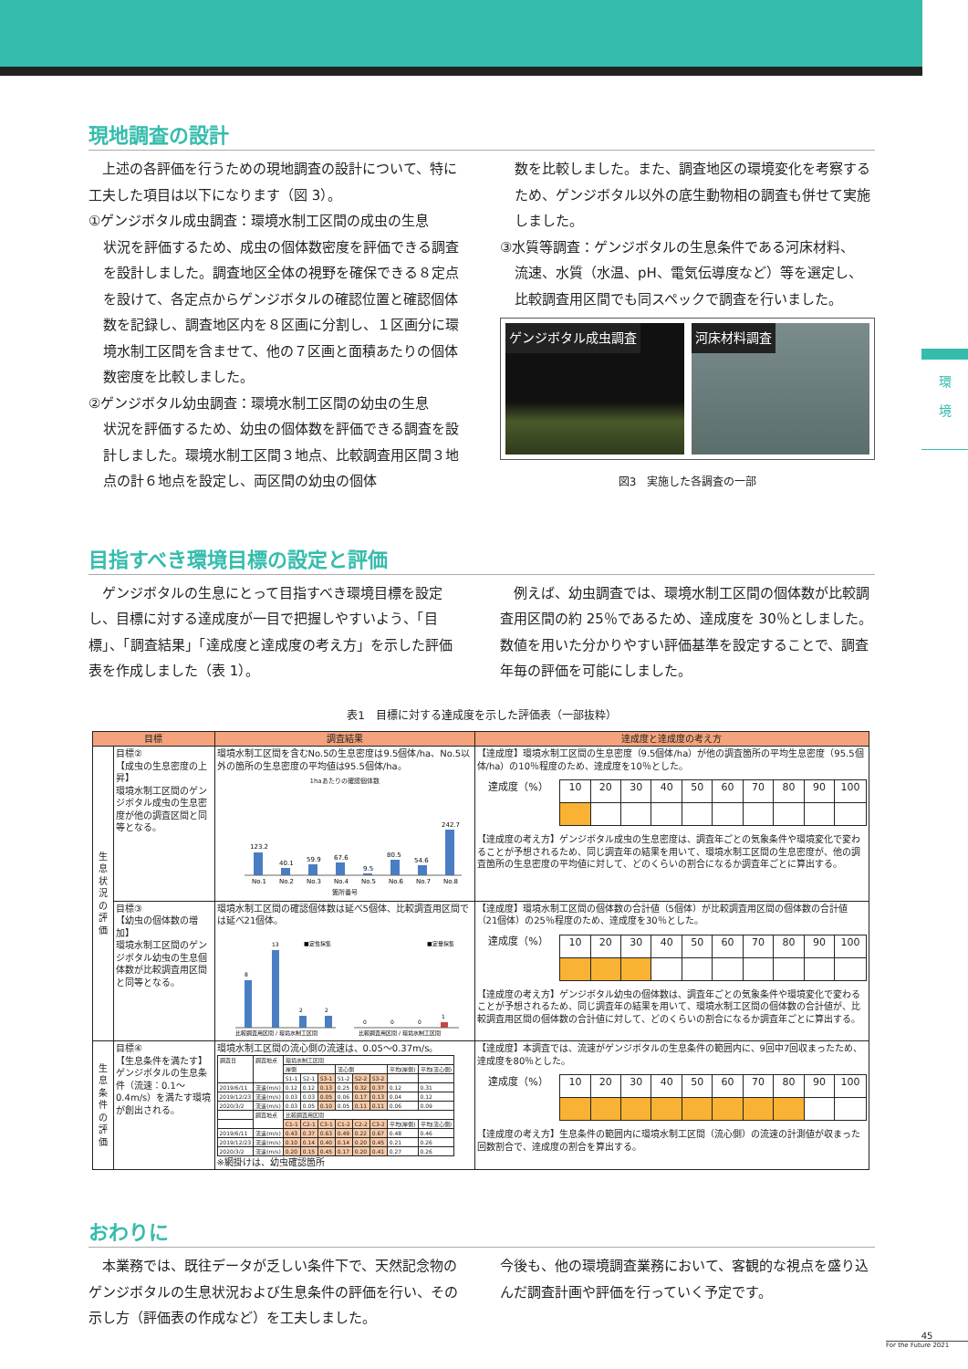環
境
現地調査の設計
　上述の各評価を行うための現地調査の設計について、特に工夫した項目は以下になります（図 3）。
①ゲンジボタル成虫調査：環境水制工区間の成虫の生息
状況を評価するため、成虫の個体数密度を評価できる調査を設計しました。調査地区全体の視野を確保できる８定点を設けて、各定点からゲンジボタルの確認位置と確認個体数を記録し、調査地区内を８区画に分割し、１区画分に環境水制工区間を含ませて、他の７区画と面積あたりの個体数密度を比較しました。
②ゲンジボタル幼虫調査：環境水制工区間の幼虫の生息
状況を評価するため、幼虫の個体数を評価できる調査を設計しました。環境水制工区間３地点、比較調査用区間３地点の計６地点を設定し、両区間の幼虫の個体
数を比較しました。また、調査地区の環境変化を考察するため、ゲンジボタル以外の底生動物相の調査も併せて実施しました。
③水質等調査：ゲンジボタルの生息条件である河床材料、
流速、水質（水温、pH、電気伝導度など）等を選定し、比較調査用区間でも同スペックで調査を行いました。
ゲンジボタル成虫調査
河床材料調査
図3　実施した各調査の一部
目指すべき環境目標の設定と評価
　ゲンジボタルの生息にとって目指すべき環境目標を設定し、目標に対する達成度が一目で把握しやすいよう、「目標」、「調査結果」「達成度と達成度の考え方」を示した評価表を作成しました（表 1）。
　例えば、幼虫調査では、環境水制工区間の個体数が比較調査用区間の約 25％であるため、達成度を 30％としました。数値を用いた分かりやすい評価基準を設定することで、調査年毎の評価を可能にしました。
表1　目標に対する達成度を示した評価表（一部抜粋）
| 目標 | | 調査結果 | 達成度と達成度の考え方 |
| --- | --- | --- | --- |
| 生 息 状 況 の 評 価 | 目標② 【成虫の生息密度の上昇】 環境水制工区間のゲンジボタル成虫の生息密度が他の調査区間と同等となる。 | 環境水制工区間を含むNo.5の生息密度は9.5個体/ha、No.5以外の箇所の生息密度の平均値は95.5個体/ha。 1haあたりの確認個体数 123.2 40.1 59.9 67.6 9.5 80.5 54.6 242.7 No.1 No.2 No.3 No.4 No.5 No.6 No.7 No.8 箇所番号 | 【達成度】環境水制工区間の生息密度（9.5個体/ha）が他の調査箇所の平均生息密度（95.5個体/ha）の10％程度のため、達成度を10％とした。 / 達成度（%） / 10 / 20 / 30 / 40 / 50 / 60 / 70 / 80 / 90 / 100 / 【達成度の考え方】ゲンジボタル成虫の生息密度は、調査年ごとの気象条件や環境変化で変わることが予想されるため、同じ調査年の結果を用いて、環境水制工区間の生息密度が、他の調査箇所の生息密度の平均値に対して、どのくらいの割合になるか調査年ごとに算出する。 |
| | 目標③ 【幼虫の個体数の増加】 環境水制工区間のゲンジボタル幼虫の生息個体数が比較調査用区間と同等となる。 | 環境水制工区間の確認個体数は延べ5個体、比較調査用区間では延べ21個体。 8 13 2 2 0 0 0 1 ■定性採集 ■定量採集 比較調査用区間 / 環境水制工区間 比較調査用区間 / 環境水制工区間 | 【達成度】環境水制工区間の個体数の合計値（5個体）が比較調査用区間の個体数の合計値（21個体）の25％程度のため、達成度を30％とした。 / 達成度（%） / 10 / 20 / 30 / 40 / 50 / 60 / 70 / 80 / 90 / 100 / 【達成度の考え方】ゲンジボタル幼虫の個体数は、調査年ごとの気象条件や環境変化で変わることが予想されるため、同じ調査年の結果を用いて、環境水制工区間の個体数の合計値が、比較調査用区間の個体数の合計値に対して、どのくらいの割合になるか調査年ごとに算出する。 |
| 生 息 条 件 の 評 価 | 目標④ 【生息条件を満たす】 ゲンジボタルの生息条件（流速：0.1～0.4m/s）を満たす環境が創出される。 | 環境水制工区間の流心側の流速は、0.05～0.37m/s。 / 調査日 / 調査地点 / 環境水制工区間 / / / / / / / / / / / 岸側 / / / 流心側 / / / 平均(岸側) / 平均(流心側) / / / / S1-1 / S2-1 / S3-1 / S1-2 / S2-2 / S3-2 / / / / 2019/6/11 / 流速(m/s) / 0.12 / 0.12 / 0.13 / 0.25 / 0.32 / 0.37 / 0.12 / 0.31 / / 2019/12/23 / 流速(m/s) / 0.03 / 0.03 / 0.05 / 0.06 / 0.17 / 0.13 / 0.04 / 0.12 / / 2020/3/2 / 流速(m/s) / 0.03 / 0.05 / 0.10 / 0.05 / 0.11 / 0.11 / 0.06 / 0.09 / / / 調査地点 / 比較調査用区間 / / / / / / / / / / / C1-1 / C2-1 / C3-1 / C1-2 / C2-2 / C3-2 / 平均(岸側) / 平均(流心側) / / 2019/6/11 / 流速(m/s) / 0.43 / 0.37 / 0.63 / 0.49 / 0.22 / 0.67 / 0.48 / 0.46 / / 2019/12/23 / 流速(m/s) / 0.10 / 0.14 / 0.40 / 0.14 / 0.20 / 0.45 / 0.21 / 0.26 / / 2020/3/2 / 流速(m/s) / 0.20 / 0.15 / 0.45 / 0.17 / 0.20 / 0.41 / 0.27 / 0.26 / ※網掛けは、幼虫確認箇所 | 【達成度】本調査では、流速がゲンジボタルの生息条件の範囲内に、9回中7回収まったため、達成度を80％とした。 / 達成度（%） / 10 / 20 / 30 / 40 / 50 / 60 / 70 / 80 / 90 / 100 / 【達成度の考え方】生息条件の範囲内に環境水制工区間（流心側）の流速の計測値が収まった回数割合で、達成度の割合を算出する。 |
おわりに
　本業務では、既往データが乏しい条件下で、天然記念物のゲンジボタルの生息状況および生息条件の評価を行い、その示し方（評価表の作成など）を工夫しました。
今後も、他の環境調査業務において、客観的な視点を盛り込んだ調査計画や評価を行っていく予定です。
45
For the Future 2021